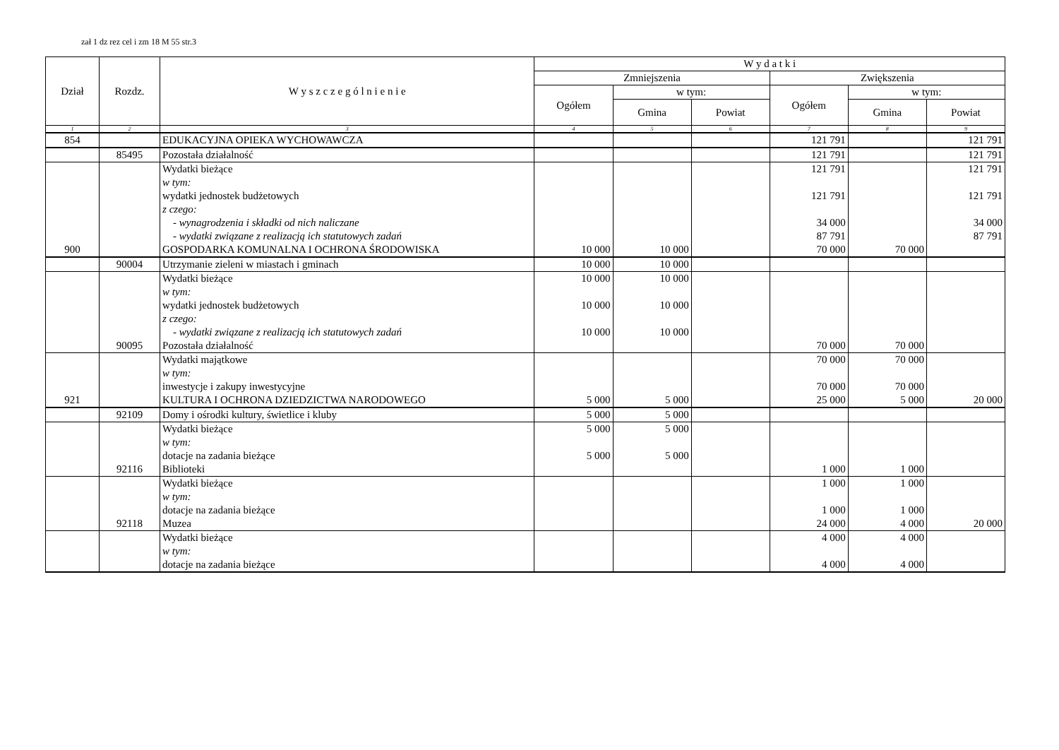zał 1 dz rez cel i zm 18 M 55 str.3
| Dział | Rozdz. | W y s z c z e g ó l n i e n i e | W y d a t k i | | | | | |
| --- | --- | --- | --- | --- | --- | --- | --- | --- |
| | | | Zmniejszenia | | | Zwiększenia | | |
| | | | Ogółem | w tym: | | Ogółem | w tym: | |
| | | | | Gmina | Powiat | | Gmina | Powiat |
| 1 | 2 | 3 | 4 | 5 | 6 | 7 | 8 | 9 |
| 854 | | EDUKACYJNA OPIEKA WYCHOWAWCZA | | | | 121 791 | | 121 791 |
| | 85495 | Pozostała działalność | | | | 121 791 | | 121 791 |
| | | Wydatki bieżące | | | | 121 791 | | 121 791 |
| | | w tym: | | | | | | |
| | | wydatki jednostek budżetowych | | | | 121 791 | | 121 791 |
| | | z czego: | | | | | | |
| | | - wynagrodzenia i składki od nich naliczane | | | | 34 000 | | 34 000 |
| | | - wydatki związane z realizacją ich statutowych zadań | | | | 87 791 | | 87 791 |
| 900 | | GOSPODARKA KOMUNALNA I OCHRONA ŚRODOWISKA | 10 000 | 10 000 | | 70 000 | 70 000 | |
| | 90004 | Utrzymanie zieleni w miastach i gminach | 10 000 | 10 000 | | | | |
| | | Wydatki bieżące | 10 000 | 10 000 | | | | |
| | | w tym: | | | | | | |
| | | wydatki jednostek budżetowych | 10 000 | 10 000 | | | | |
| | | z czego: | | | | | | |
| | | - wydatki związane z realizacją ich statutowych zadań | 10 000 | 10 000 | | | | |
| | 90095 | Pozostała działalność | | | | 70 000 | 70 000 | |
| | | Wydatki majątkowe | | | | 70 000 | 70 000 | |
| | | w tym: | | | | | | |
| | | inwestycje i zakupy inwestycyjne | | | | 70 000 | 70 000 | |
| 921 | | KULTURA I OCHRONA DZIEDZICTWA NARODOWEGO | 5 000 | 5 000 | | 25 000 | 5 000 | 20 000 |
| | 92109 | Domy i ośrodki kultury, świetlice i kluby | 5 000 | 5 000 | | | | |
| | | Wydatki bieżące | 5 000 | 5 000 | | | | |
| | | w tym: | | | | | | |
| | | dotacje na zadania bieżące | 5 000 | 5 000 | | | | |
| | 92116 | Biblioteki | | | | 1 000 | 1 000 | |
| | | Wydatki bieżące | | | | 1 000 | 1 000 | |
| | | w tym: | | | | | | |
| | | dotacje na zadania bieżące | | | | 1 000 | 1 000 | |
| | 92118 | Muzea | | | | 24 000 | 4 000 | 20 000 |
| | | Wydatki bieżące | | | | 4 000 | 4 000 | |
| | | w tym: | | | | | | |
| | | dotacje na zadania bieżące | | | | 4 000 | 4 000 | |